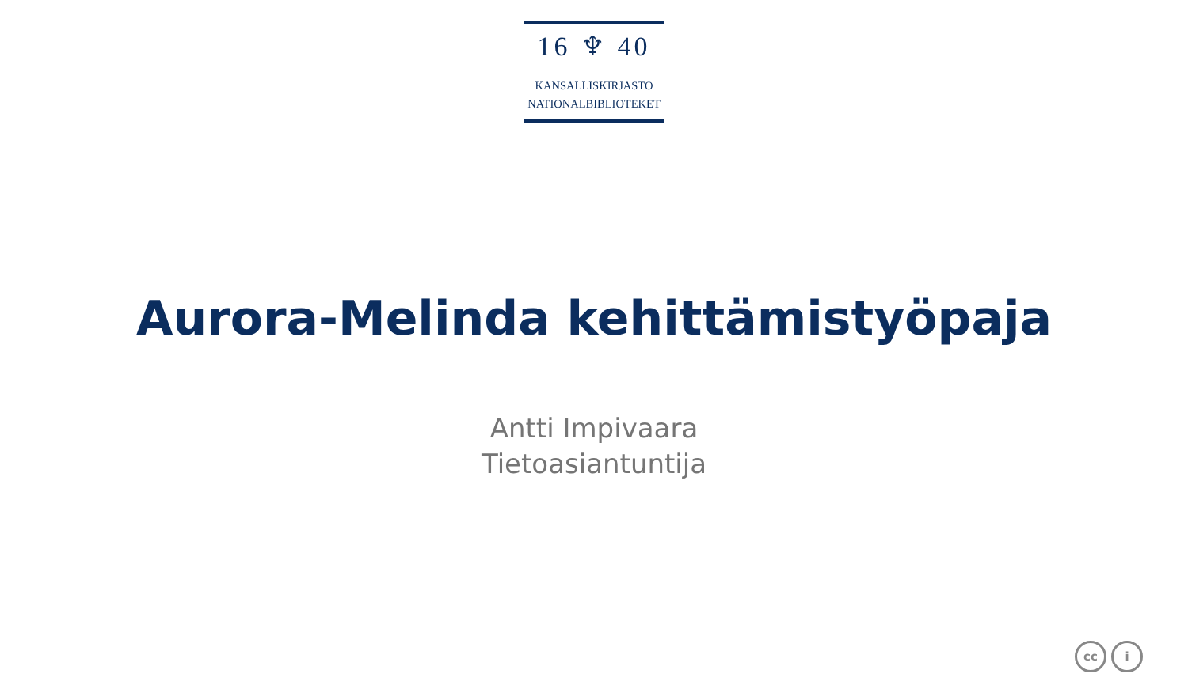16 ♆ 40
KANSALLISKIRJASTO
NATIONALBIBLIOTEKET
Aurora-Melinda kehittämistyöpaja
Antti Impivaara
Tietoasiantuntija
cc i